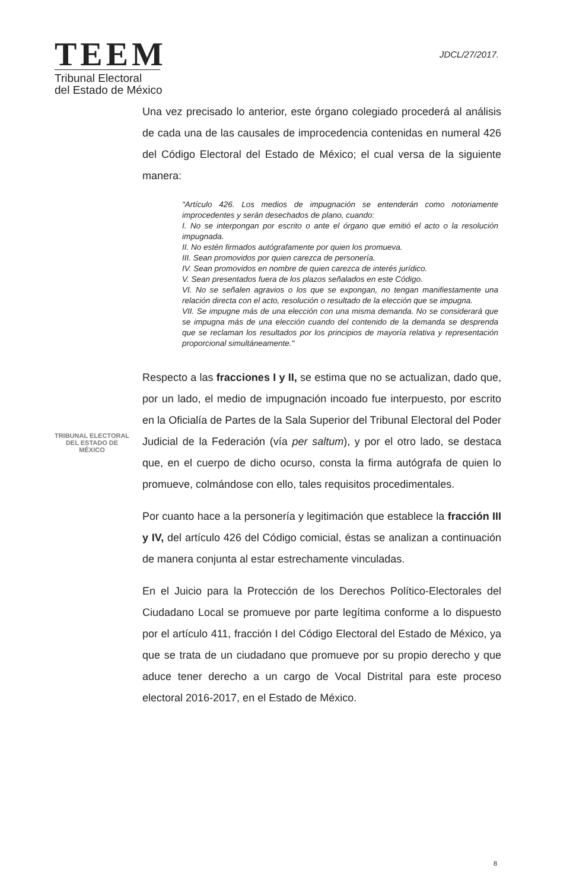TEEM
Tribunal Electoral
del Estado de México
JDCL/27/2017.
Una vez precisado lo anterior, este órgano colegiado procederá al análisis de cada una de las causales de improcedencia contenidas en numeral 426 del Código Electoral del Estado de México; el cual versa de la siguiente manera:
"Artículo 426. Los medios de impugnación se entenderán como notoriamente improcedentes y serán desechados de plano, cuando:
I. No se interpongan por escrito o ante el órgano que emitió el acto o la resolución impugnada.
II. No estén firmados autógrafamente por quien los promueva.
III. Sean promovidos por quien carezca de personería.
IV. Sean promovidos en nombre de quien carezca de interés jurídico.
V. Sean presentados fuera de los plazos señalados en este Código.
VI. No se señalen agravios o los que se expongan, no tengan manifiestamente una relación directa con el acto, resolución o resultado de la elección que se impugna.
VII. Se impugne más de una elección con una misma demanda. No se considerará que se impugna más de una elección cuando del contenido de la demanda se desprenda que se reclaman los resultados por los principios de mayoría relativa y representación proporcional simultáneamente."
TRIBUNAL ELECTORAL
DEL ESTADO DE
MÉXICO
Respecto a las fracciones I y II, se estima que no se actualizan, dado que, por un lado, el medio de impugnación incoado fue interpuesto, por escrito en la Oficialía de Partes de la Sala Superior del Tribunal Electoral del Poder Judicial de la Federación (vía per saltum), y por el otro lado, se destaca que, en el cuerpo de dicho ocurso, consta la firma autógrafa de quien lo promueve, colmándose con ello, tales requisitos procedimentales.
Por cuanto hace a la personería y legitimación que establece la fracción III y IV, del artículo 426 del Código comicial, éstas se analizan a continuación de manera conjunta al estar estrechamente vinculadas.
En el Juicio para la Protección de los Derechos Político-Electorales del Ciudadano Local se promueve por parte legítima conforme a lo dispuesto por el artículo 411, fracción I del Código Electoral del Estado de México, ya que se trata de un ciudadano que promueve por su propio derecho y que aduce tener derecho a un cargo de Vocal Distrital para este proceso electoral 2016-2017, en el Estado de México.
8